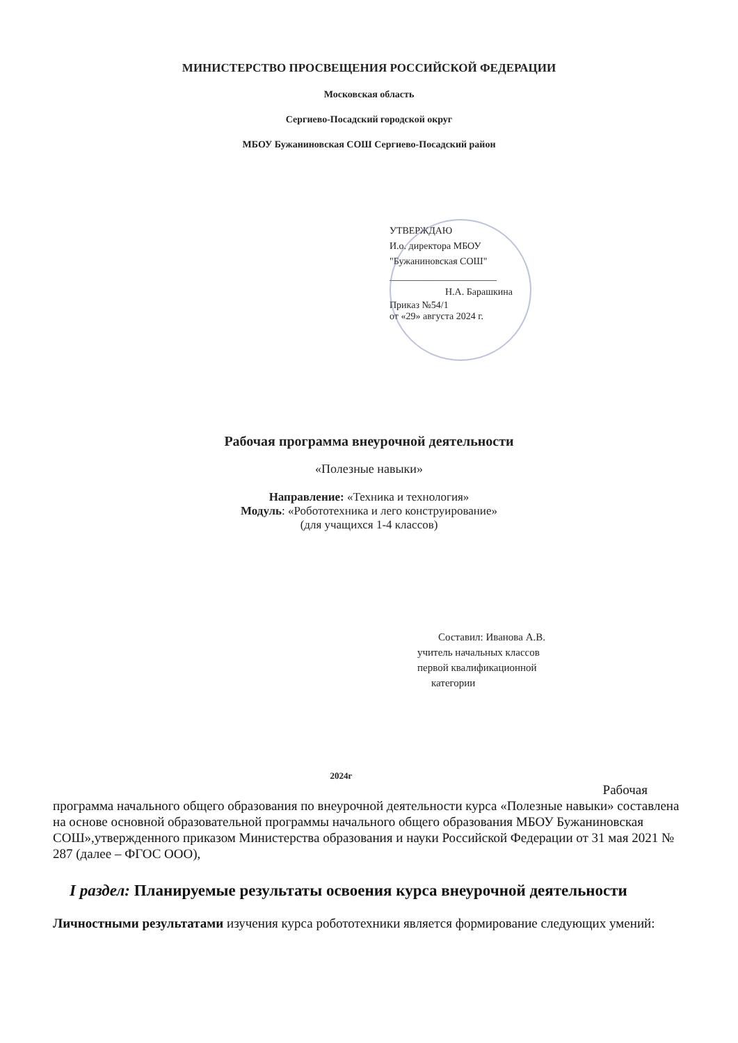МИНИСТЕРСТВО ПРОСВЕЩЕНИЯ РОССИЙСКОЙ ФЕДЕРАЦИИ
Московская область
Сергиево-Посадский городской округ
МБОУ Бужаниновская СОШ Сергиево-Посадский район
УТВЕРЖДАЮ
И.о. директора МБОУ
"Бужаниновская СОШ"
______________________
Н.А. Барашкина
Приказ №54/1
от «29» августа 2024 г.
Рабочая программа внеурочной деятельности
«Полезные навыки»
Направление: «Техника и технология»
Модуль: «Робототехника и лего конструирование»
(для учащихся 1-4 классов)
Составил: Иванова А.В.
учитель начальных классов
первой квалификационной
категории
2024г
Рабочая
программа начального общего образования по внеурочной деятельности курса «Полезные навыки» составлена на основе основной образовательной программы начального общего образования МБОУ Бужаниновская СОШ»,утвержденного приказом Министерства образования и науки Российской Федерации от 31 мая 2021 № 287 (далее – ФГОС ООО),
I раздел: Планируемые результаты освоения курса внеурочной деятельности
Личностными результатами изучения курса робототехники является формирование следующих умений: